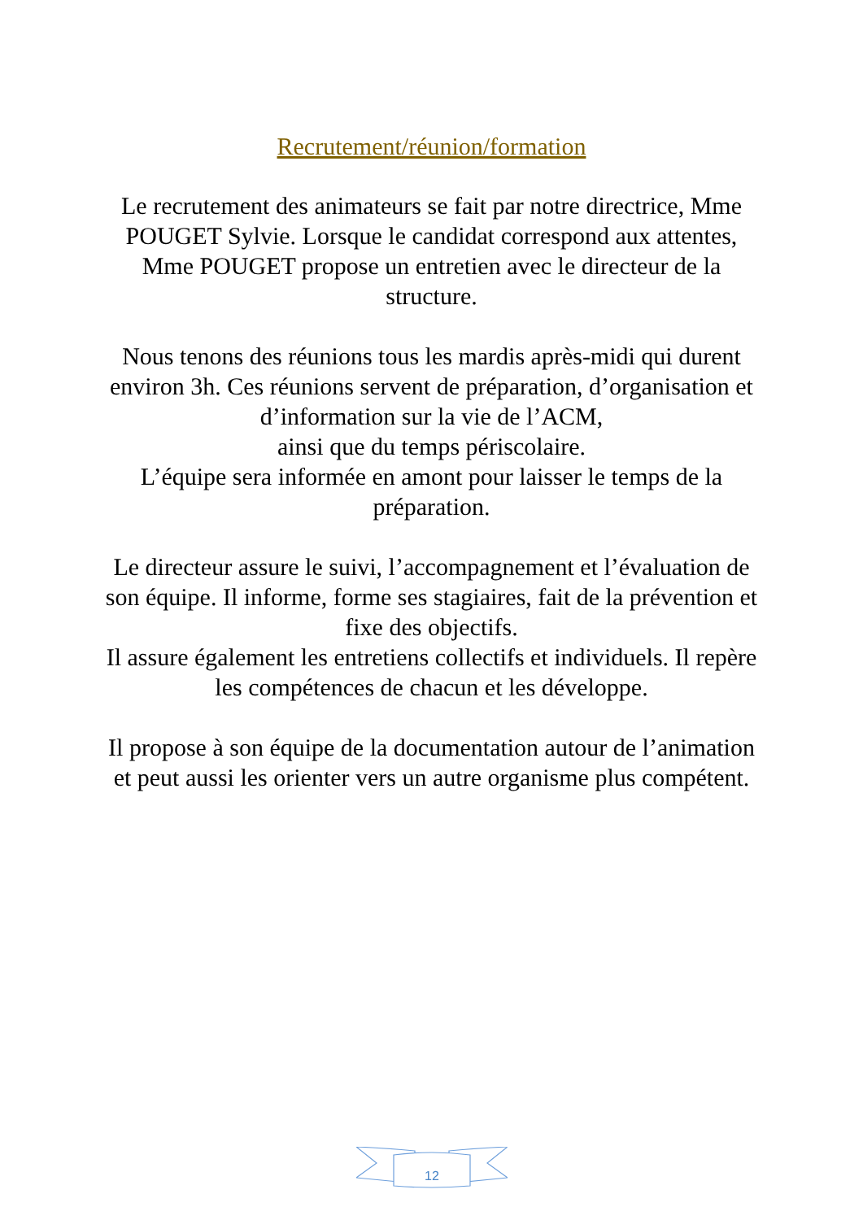Recrutement/réunion/formation
Le recrutement des animateurs se fait par notre directrice, Mme POUGET Sylvie. Lorsque le candidat correspond aux attentes, Mme POUGET propose un entretien avec le directeur de la structure.
Nous tenons des réunions tous les mardis après-midi qui durent environ 3h. Ces réunions servent de préparation, d’organisation et d’information sur la vie de l’ACM,
ainsi que du temps périscolaire.
L’équipe sera informée en amont pour laisser le temps de la préparation.
Le directeur assure le suivi, l’accompagnement et l’évaluation de son équipe. Il informe, forme ses stagiaires, fait de la prévention et fixe des objectifs.
Il assure également les entretiens collectifs et individuels. Il repère les compétences de chacun et les développe.
Il propose à son équipe de la documentation autour de l’animation et peut aussi les orienter vers un autre organisme plus compétent.
12